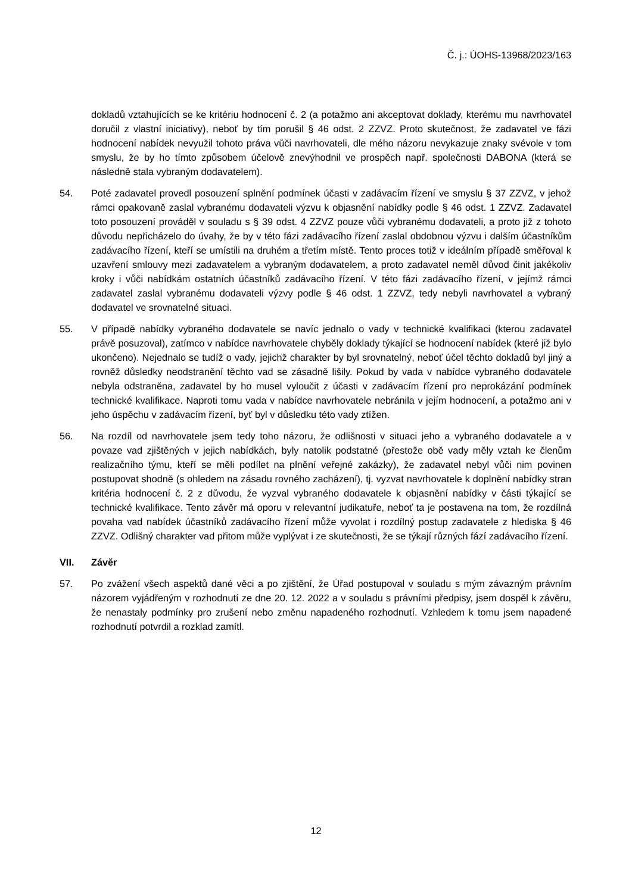Č. j.: ÚOHS-13968/2023/163
dokladů vztahujících se ke kritériu hodnocení č. 2 (a potažmo ani akceptovat doklady, kterému mu navrhovatel doručil z vlastní iniciativy), neboť by tím porušil § 46 odst. 2 ZZVZ. Proto skutečnost, že zadavatel ve fázi hodnocení nabídek nevyužil tohoto práva vůči navrhovateli, dle mého názoru nevykazuje znaky svévole v tom smyslu, že by ho tímto způsobem účelově znevýhodnil ve prospěch např. společnosti DABONA (která se následně stala vybraným dodavatelem).
54. Poté zadavatel provedl posouzení splnění podmínek účasti v zadávacím řízení ve smyslu § 37 ZZVZ, v jehož rámci opakovaně zaslal vybranému dodavateli výzvu k objasnění nabídky podle § 46 odst. 1 ZZVZ. Zadavatel toto posouzení prováděl v souladu s § 39 odst. 4 ZZVZ pouze vůči vybranému dodavateli, a proto již z tohoto důvodu nepřicházelo do úvahy, že by v této fázi zadávacího řízení zaslal obdobnou výzvu i dalším účastníkům zadávacího řízení, kteří se umístili na druhém a třetím místě. Tento proces totiž v ideálním případě směřoval k uzavření smlouvy mezi zadavatelem a vybraným dodavatelem, a proto zadavatel neměl důvod činit jakékoliv kroky i vůči nabídkám ostatních účastníků zadávacího řízení. V této fázi zadávacího řízení, v jejímž rámci zadavatel zaslal vybranému dodavateli výzvy podle § 46 odst. 1 ZZVZ, tedy nebyli navrhovatel a vybraný dodavatel ve srovnatelné situaci.
55. V případě nabídky vybraného dodavatele se navíc jednalo o vady v technické kvalifikaci (kterou zadavatel právě posuzoval), zatímco v nabídce navrhovatele chyběly doklady týkající se hodnocení nabídek (které již bylo ukončeno). Nejednalo se tudíž o vady, jejichž charakter by byl srovnatelný, neboť účel těchto dokladů byl jiný a rovněž důsledky neodstranění těchto vad se zásadně lišily. Pokud by vada v nabídce vybraného dodavatele nebyla odstraněna, zadavatel by ho musel vyloučit z účasti v zadávacím řízení pro neprokázání podmínek technické kvalifikace. Naproti tomu vada v nabídce navrhovatele nebránila v jejím hodnocení, a potažmo ani v jeho úspěchu v zadávacím řízení, byť byl v důsledku této vady ztížen.
56. Na rozdíl od navrhovatele jsem tedy toho názoru, že odlišnosti v situaci jeho a vybraného dodavatele a v povaze vad zjištěných v jejich nabídkách, byly natolik podstatné (přestože obě vady měly vztah ke členům realizačního týmu, kteří se měli podílet na plnění veřejné zakázky), že zadavatel nebyl vůči nim povinen postupovat shodně (s ohledem na zásadu rovného zacházení), tj. vyzvat navrhovatele k doplnění nabídky stran kritéria hodnocení č. 2 z důvodu, že vyzval vybraného dodavatele k objasnění nabídky v části týkající se technické kvalifikace. Tento závěr má oporu v relevantní judikatuře, neboť ta je postavena na tom, že rozdílná povaha vad nabídek účastníků zadávacího řízení může vyvolat i rozdílný postup zadavatele z hlediska § 46 ZZVZ. Odlišný charakter vad přitom může vyplývat i ze skutečnosti, že se týkají různých fází zadávacího řízení.
VII. Závěr
57. Po zvážení všech aspektů dané věci a po zjištění, že Úřad postupoval v souladu s mým závazným právním názorem vyjádřeným v rozhodnutí ze dne 20. 12. 2022 a v souladu s právními předpisy, jsem dospěl k závěru, že nenastaly podmínky pro zrušení nebo změnu napadeného rozhodnutí. Vzhledem k tomu jsem napadené rozhodnutí potvrdil a rozklad zamítl.
12